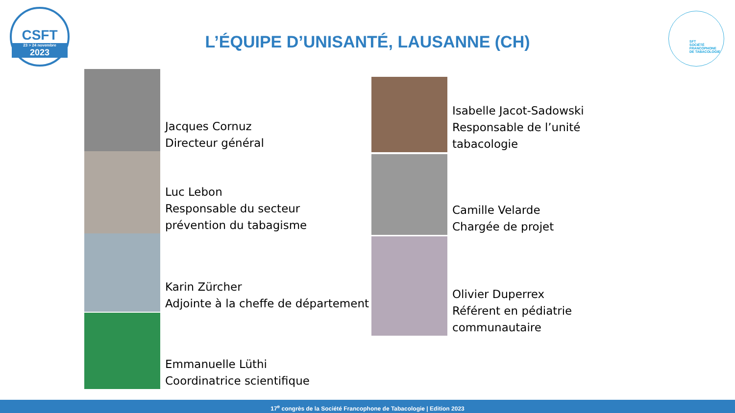CSFT
23 > 24 novembre
2023
L’ÉQUIPE D’UNISANTÉ, LAUSANNE (CH)
SFT
SOCIÉTÉ
FRANCOPHONE
DE TABACOLOGIE
Jacques Cornuz
Directeur général
Luc Lebon
Responsable du secteur
prévention du tabagisme
Karin Zürcher
Adjointe à la cheffe de département
Emmanuelle Lüthi
Coordinatrice scientifique
Isabelle Jacot-Sadowski
Responsable de l’unité
tabacologie
Camille Velarde
Chargée de projet
Olivier Duperrex
Référent en pédiatrie
communautaire
17<sup>e</sup> congrès de la Société Francophone de Tabacologie | Edition 2023